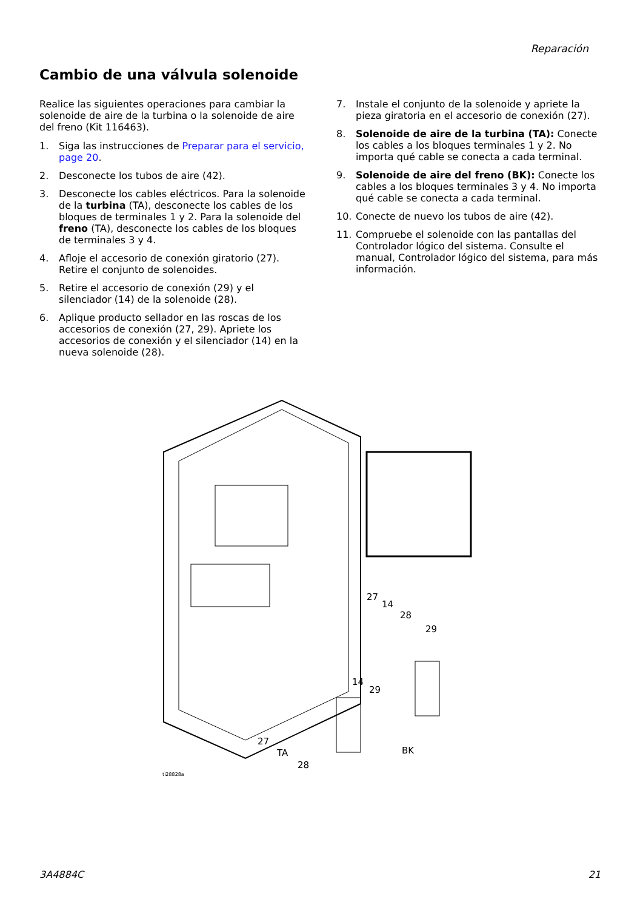Reparación
Cambio de una válvula solenoide
Realice las siguientes operaciones para cambiar la solenoide de aire de la turbina o la solenoide de aire del freno (Kit 116463).
1. Siga las instrucciones de Preparar para el servicio, page 20.
2. Desconecte los tubos de aire (42).
3. Desconecte los cables eléctricos. Para la solenoide de la turbina (TA), desconecte los cables de los bloques de terminales 1 y 2. Para la solenoide del freno (TA), desconecte los cables de los bloques de terminales 3 y 4.
4. Afloje el accesorio de conexión giratorio (27). Retire el conjunto de solenoides.
5. Retire el accesorio de conexión (29) y el silenciador (14) de la solenoide (28).
6. Aplique producto sellador en las roscas de los accesorios de conexión (27, 29). Apriete los accesorios de conexión y el silenciador (14) en la nueva solenoide (28).
7. Instale el conjunto de la solenoide y apriete la pieza giratoria en el accesorio de conexión (27).
8. Solenoide de aire de la turbina (TA): Conecte los cables a los bloques terminales 1 y 2. No importa qué cable se conecta a cada terminal.
9. Solenoide de aire del freno (BK): Conecte los cables a los bloques terminales 3 y 4. No importa qué cable se conecta a cada terminal.
10. Conecte de nuevo los tubos de aire (42).
11. Compruebe el solenoide con las pantallas del Controlador lógico del sistema. Consulte el manual, Controlador lógico del sistema, para más información.
27
14
28
29
14
29
27
TA BK
28
ti28828a
3A4884C 21